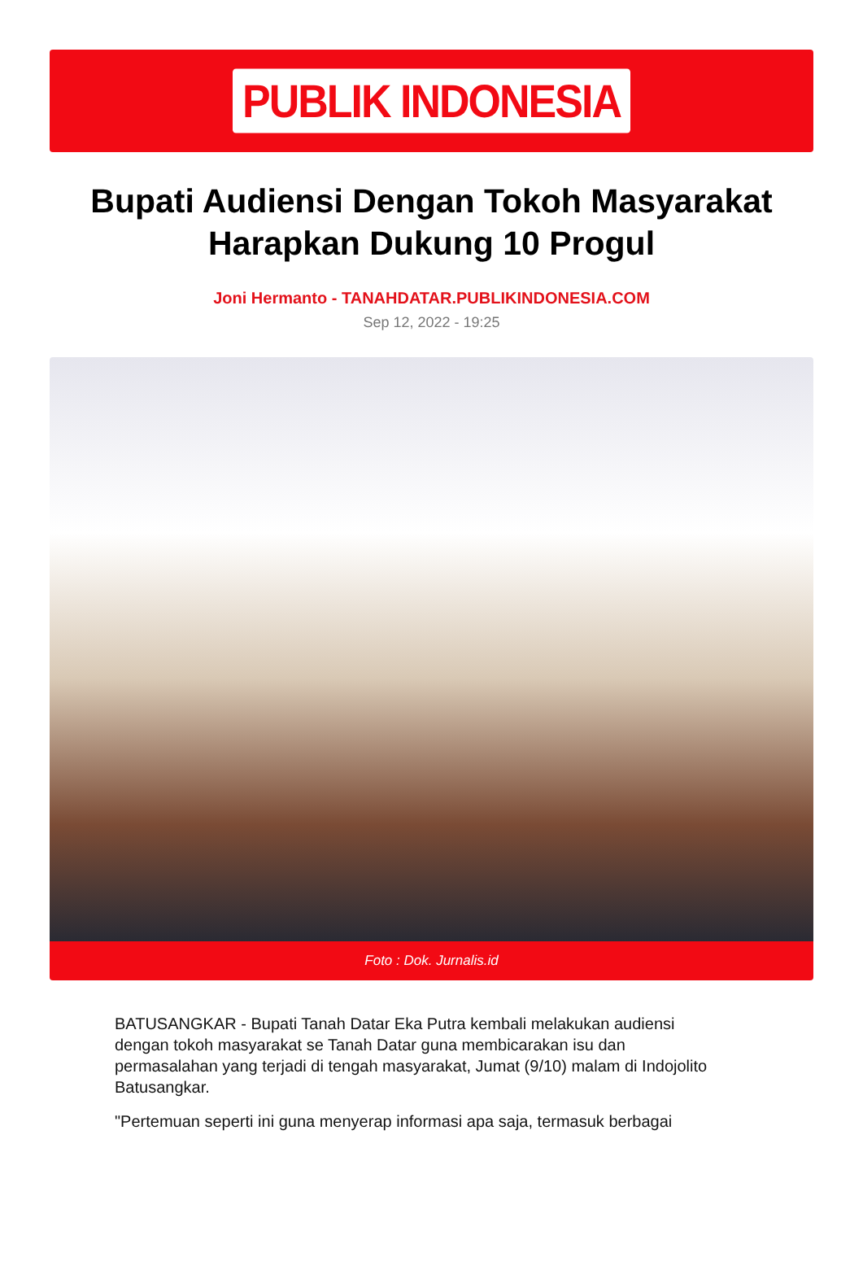PUBLIK INDONESIA
Bupati Audiensi Dengan Tokoh Masyarakat Harapkan Dukung 10 Progul
Joni Hermanto - TANAHDATAR.PUBLIKINDONESIA.COM
Sep 12, 2022 - 19:25
Foto : Dok. Jurnalis.id
BATUSANGKAR - Bupati Tanah Datar Eka Putra kembali melakukan audiensi dengan tokoh masyarakat se Tanah Datar guna membicarakan isu dan permasalahan yang terjadi di tengah masyarakat, Jumat (9/10) malam di Indojolito Batusangkar.
"Pertemuan seperti ini guna menyerap informasi apa saja, termasuk berbagai